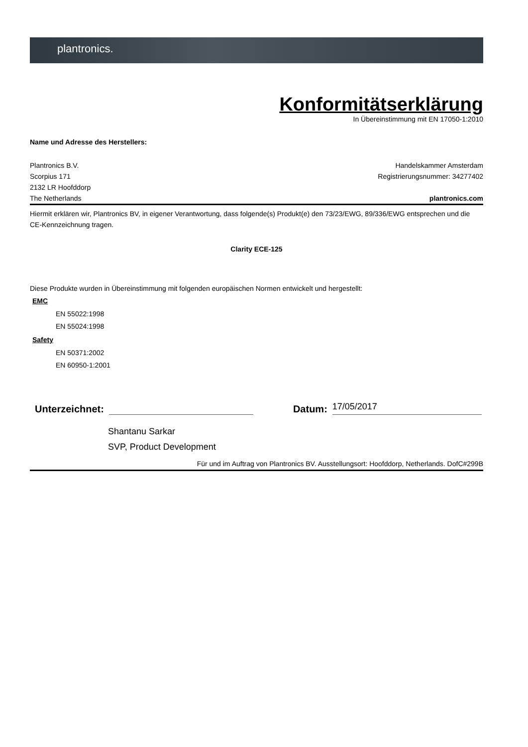plantronics.
Konformitätserklärung
In Übereinstimmung mit EN 17050-1:2010
Name und Adresse des Herstellers:
Plantronics B.V.
Scorpius 171
2132 LR Hoofddorp
The Netherlands
Handelskammer Amsterdam
Registrierungsnummer: 34277402
plantronics.com
Hiermit erklären wir, Plantronics BV, in eigener Verantwortung, dass folgende(s) Produkt(e) den 73/23/EWG, 89/336/EWG entsprechen und die CE-Kennzeichnung tragen.
Clarity ECE-125
Diese Produkte wurden in Übereinstimmung mit folgenden europäischen Normen entwickelt und hergestellt:
EMC
EN 55022:1998
EN 55024:1998
Safety
EN 50371:2002
EN 60950-1:2001
Unterzeichnet:
Datum:
17/05/2017
Shantanu Sarkar
SVP, Product Development
Für und im Auftrag von Plantronics BV. Ausstellungsort: Hoofddorp, Netherlands. DofC#299B